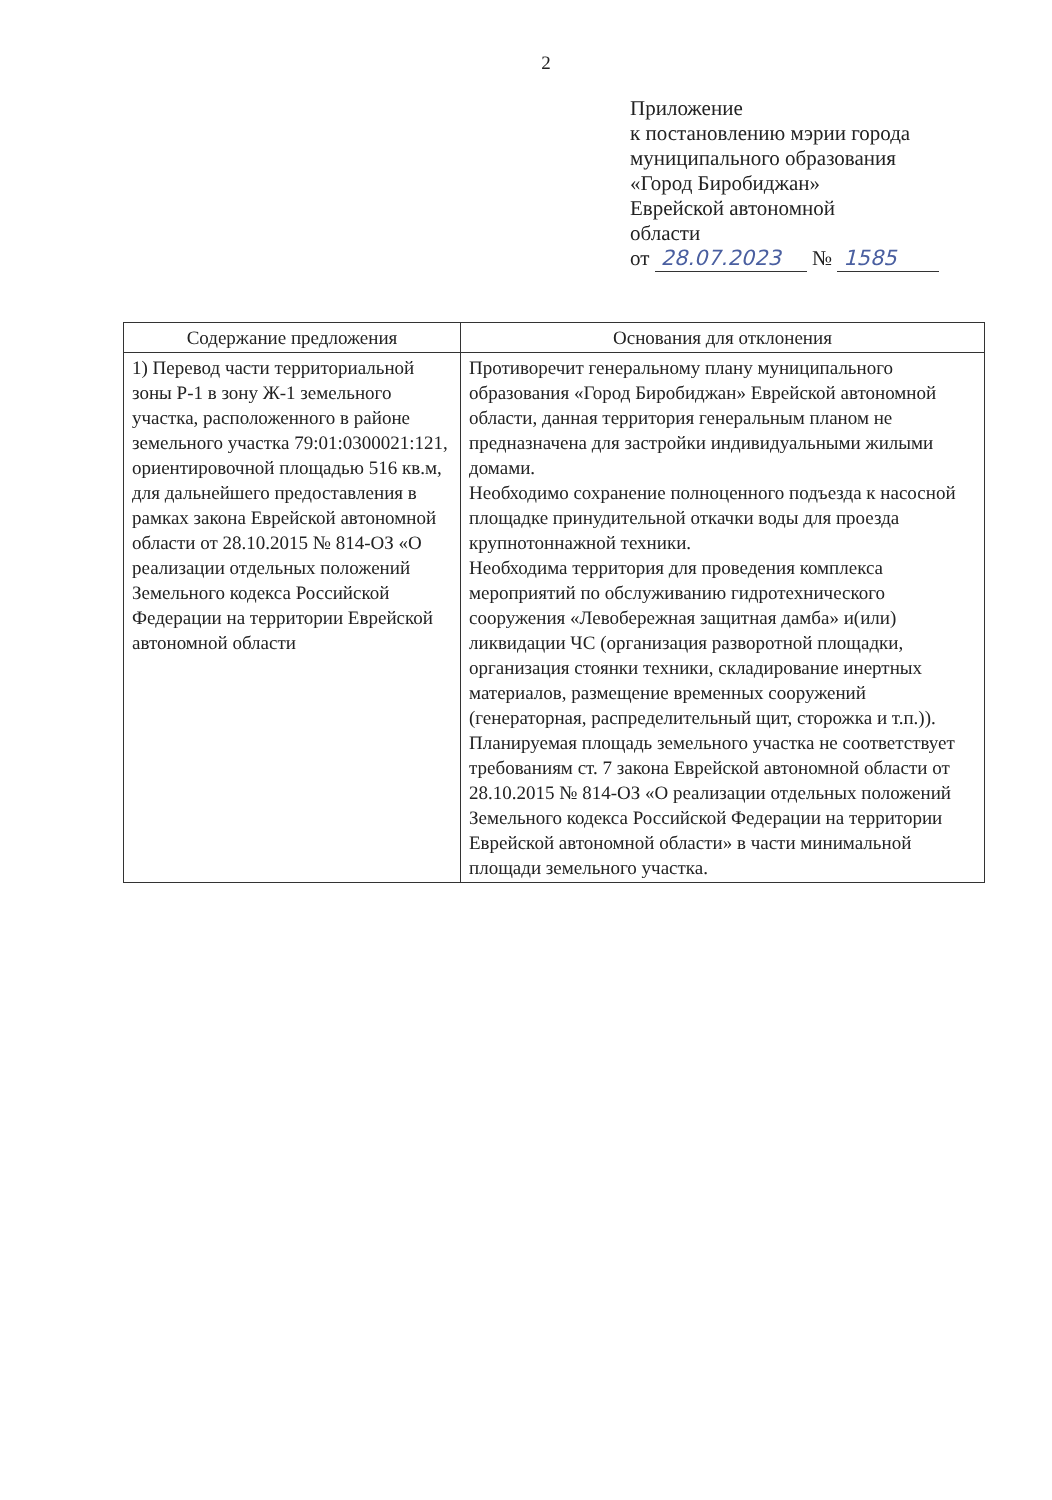2
Приложение
к постановлению мэрии города
муниципального образования
«Город Биробиджан»
Еврейской автономной
области
от 28.07.2023 № 1585
| Содержание предложения | Основания для отклонения |
| --- | --- |
| 1) Перевод части территориальной зоны Р-1 в зону Ж-1 земельного участка, расположенного в районе земельного участка 79:01:0300021:121, ориентировочной площадью 516 кв.м, для дальнейшего предоставления в рамках закона Еврейской автономной области от 28.10.2015 № 814-ОЗ «О реализации отдельных положений Земельного кодекса Российской Федерации на территории Еврейской автономной области | Противоречит генеральному плану муниципального образования «Город Биробиджан» Еврейской автономной области, данная территория генеральным планом не предназначена для застройки индивидуальными жилыми домами. Необходимо сохранение полноценного подъезда к насосной площадке принудительной откачки воды для проезда крупнотоннажной техники. Необходима территория для проведения комплекса мероприятий по обслуживанию гидротехнического сооружения «Левобережная защитная дамба» и(или) ликвидации ЧС (организация разворотной площадки, организация стоянки техники, складирование инертных материалов, размещение временных сооружений (генераторная, распределительный щит, сторожка и т.п.)). Планируемая площадь земельного участка не соответствует требованиям ст. 7 закона Еврейской автономной области от 28.10.2015 № 814-ОЗ «О реализации отдельных положений Земельного кодекса Российской Федерации на территории Еврейской автономной области» в части минимальной площади земельного участка. |